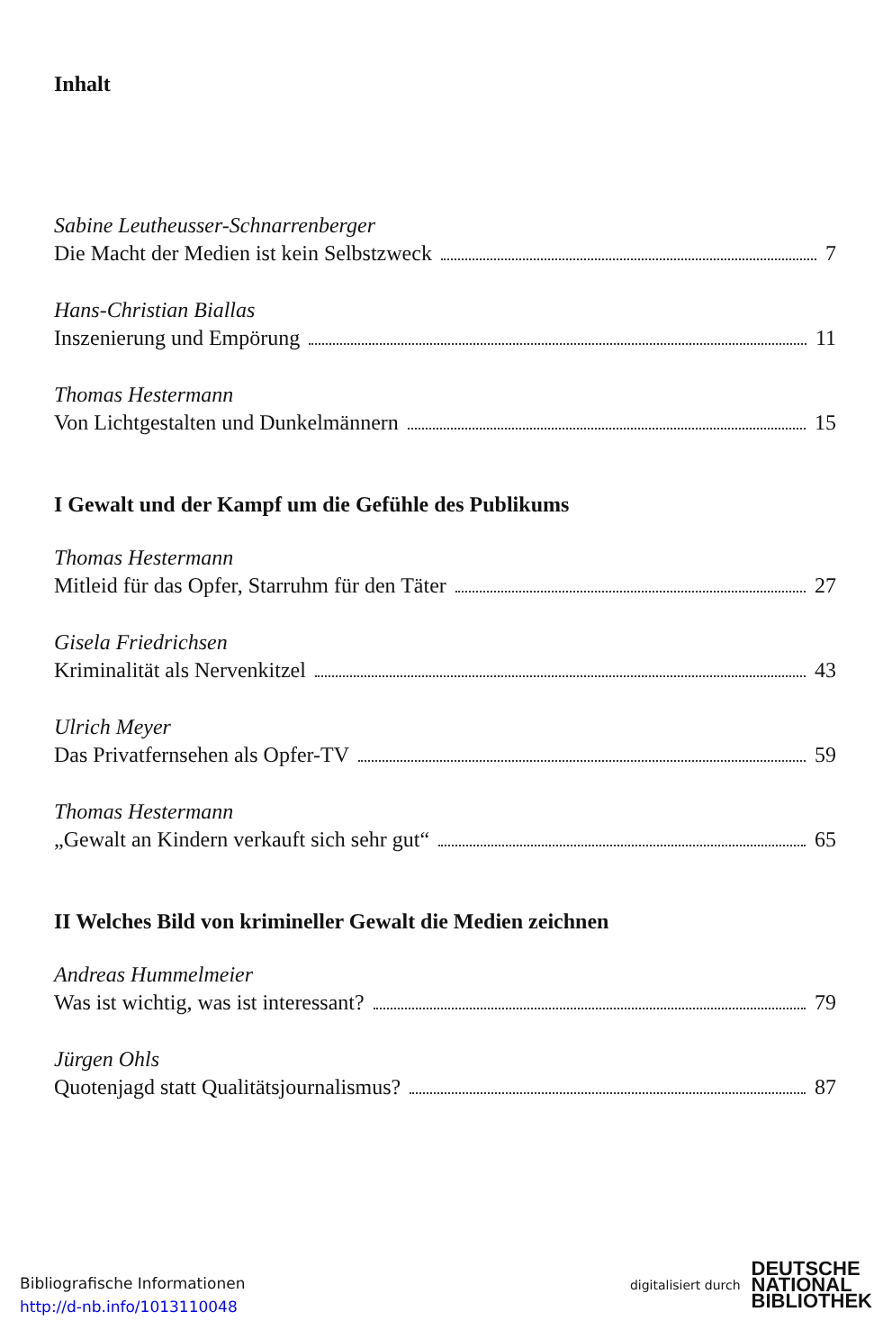Inhalt
Sabine Leutheusser-Schnarrenberger
Die Macht der Medien ist kein Selbstzweck 7
Hans-Christian Biallas
Inszenierung und Empörung 11
Thomas Hestermann
Von Lichtgestalten und Dunkelmännern 15
I Gewalt und der Kampf um die Gefühle des Publikums
Thomas Hestermann
Mitleid für das Opfer, Starruhm für den Täter 27
Gisela Friedrichsen
Kriminalität als Nervenkitzel 43
Ulrich Meyer
Das Privatfernsehen als Opfer-TV 59
Thomas Hestermann
„Gewalt an Kindern verkauft sich sehr gut“ 65
II Welches Bild von krimineller Gewalt die Medien zeichnen
Andreas Hummelmeier
Was ist wichtig, was ist interessant? 79
Jürgen Ohls
Quotenjagd statt Qualitätsjournalismus? 87
Bibliografische Informationen
http://d-nb.info/1013110048
digitalisiert durch DEUTSCHE
NATIONAL
BIBLIOTHEK